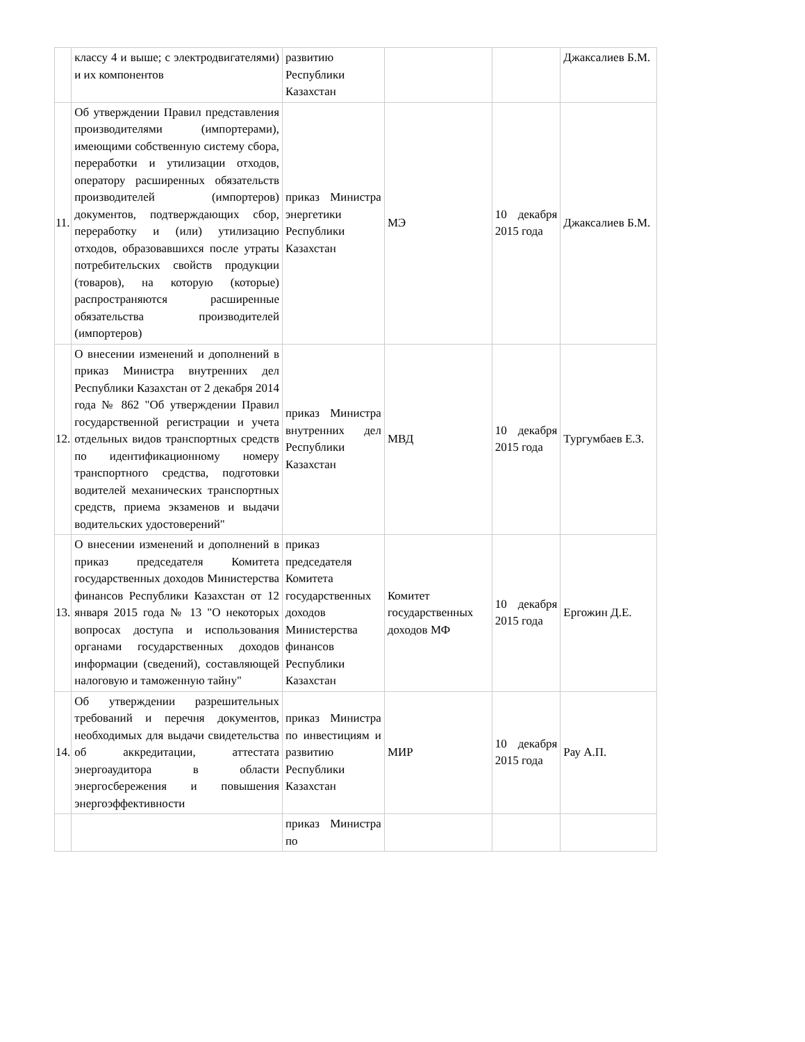| | классу 4 и выше; с электродвигателями) и их компонентов | развитию Республики Казахстан | | | Джаксалиев Б.М. |
| 11. | Об утверждении Правил представления производителями (импортерами), имеющими собственную систему сбора, переработки и утилизации отходов, оператору расширенных обязательств производителей (импортеров) документов, подтверждающих сбор, переработку и (или) утилизацию отходов, образовавшихся после утраты потребительских свойств продукции (товаров), на которую (которые) распространяются расширенные обязательства производителей (импортеров) | приказ Министра энергетики Республики Казахстан | МЭ | 10 декабря 2015 года | Джаксалиев Б.М. |
| 12. | О внесении изменений и дополнений в приказ Министра внутренних дел Республики Казахстан от 2 декабря 2014 года № 862 "Об утверждении Правил государственной регистрации и учета отдельных видов транспортных средств по идентификационному номеру транспортного средства, подготовки водителей механических транспортных средств, приема экзаменов и выдачи водительских удостоверений" | приказ Министра внутренних дел Республики Казахстан | МВД | 10 декабря 2015 года | Тургумбаев Е.З. |
| 13. | О внесении изменений и дополнений в приказ председателя Комитета государственных доходов Министерства финансов Республики Казахстан от 12 января 2015 года № 13 "О некоторых вопросах доступа и использования органами государственных доходов информации (сведений), составляющей налоговую и таможенную тайну" | приказ председателя Комитета государственных доходов Министерства финансов Республики Казахстан | Комитет государственных доходов МФ | 10 декабря 2015 года | Ергожин Д.Е. |
| 14. | Об утверждении разрешительных требований и перечня документов, необходимых для выдачи свидетельства об аккредитации, аттестата энергоаудитора в области энергосбережения и повышения энергоэффективности | приказ Министра по инвестициям и развитию Республики Казахстан | МИР | 10 декабря 2015 года | Рау А.П. |
| | | приказ Министра по | | | |